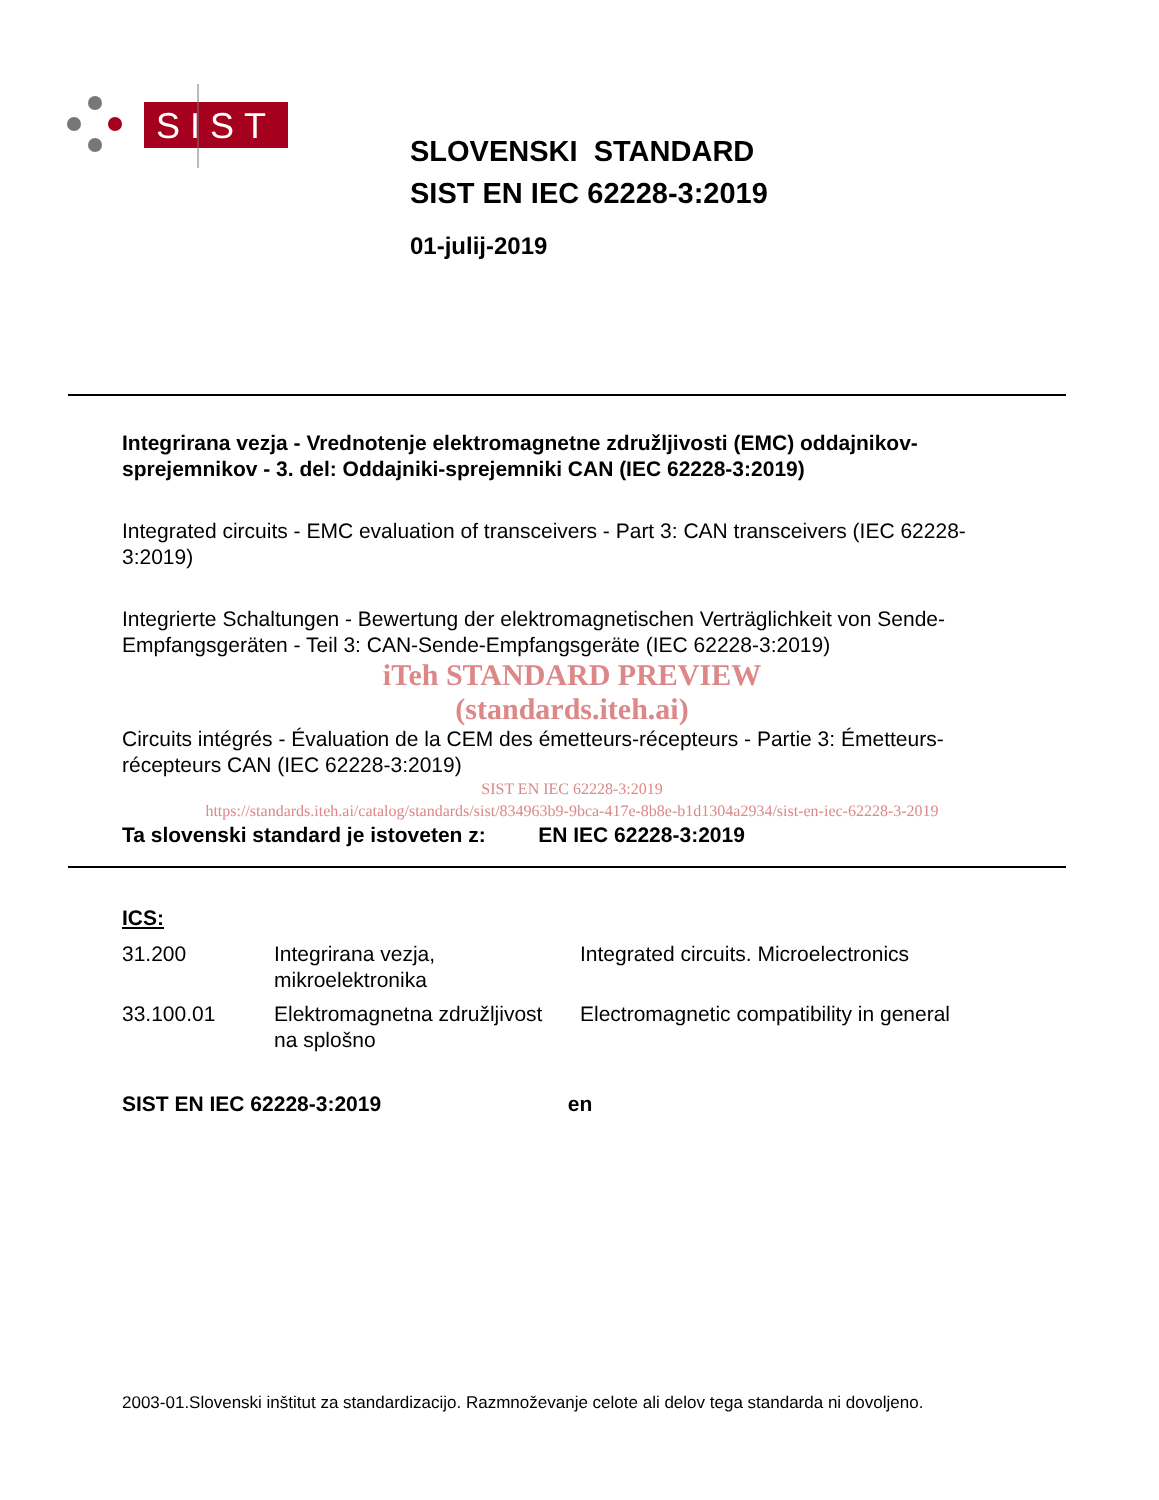SIST
SLOVENSKI STANDARD
SIST EN IEC 62228-3:2019
01-julij-2019
Integrirana vezja - Vrednotenje elektromagnetne združljivosti (EMC) oddajnikov-sprejemnikov - 3. del: Oddajniki-sprejemniki CAN (IEC 62228-3:2019)
Integrated circuits - EMC evaluation of transceivers - Part 3: CAN transceivers (IEC 62228-3:2019)
Integrierte Schaltungen - Bewertung der elektromagnetischen Verträglichkeit von Sende-Empfangsgeräten - Teil 3: CAN-Sende-Empfangsgeräte (IEC 62228-3:2019)
iTeh STANDARD PREVIEW
(standards.iteh.ai)
Circuits intégrés - Évaluation de la CEM des émetteurs-récepteurs - Partie 3: Émetteurs-récepteurs CAN (IEC 62228-3:2019)
SIST EN IEC 62228-3:2019
https://standards.iteh.ai/catalog/standards/sist/834963b9-9bca-417e-8b8e-b1d1304a2934/sist-en-iec-62228-3-2019
Ta slovenski standard je istoveten z: EN IEC 62228-3:2019
ICS:
| 31.200 | Integrirana vezja, mikroelektronika | Integrated circuits. Microelectronics |
| 33.100.01 | Elektromagnetna združljivost na splošno | Electromagnetic compatibility in general |
SIST EN IEC 62228-3:2019 en
2003-01.Slovenski inštitut za standardizacijo. Razmnoževanje celote ali delov tega standarda ni dovoljeno.